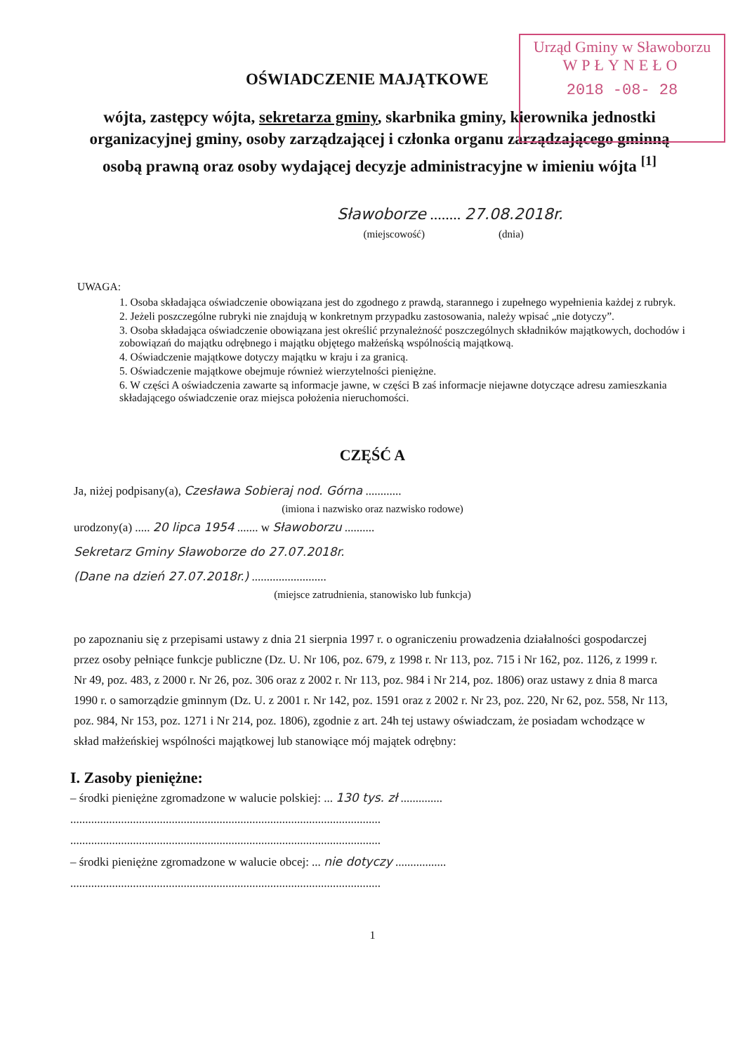Urząd Gminy w Sławoborzu
WPŁYNEŁO
2018 -08- 28
OŚWIADCZENIE MAJĄTKOWE
wójta, zastępcy wójta, sekretarza gminy, skarbnika gminy, kierownika jednostki organizacyjnej gminy, osoby zarządzającej i członka organu zarządzającego gminną osobą prawną oraz osoby wydającej decyzje administracyjne w imieniu wójta <sup>[1]</sup>
Sławoborze ........ 27.08.2018r.
(miejscowość) (dnia)
UWAGA:
1. Osoba składająca oświadczenie obowiązana jest do zgodnego z prawdą, starannego i zupełnego wypełnienia każdej z rubryk.
2. Jeżeli poszczególne rubryki nie znajdują w konkretnym przypadku zastosowania, należy wpisać „nie dotyczy”.
3. Osoba składająca oświadczenie obowiązana jest określić przynależność poszczególnych składników majątkowych, dochodów i zobowiązań do majątku odrębnego i majątku objętego małżeńską wspólnością majątkową.
4. Oświadczenie majątkowe dotyczy majątku w kraju i za granicą.
5. Oświadczenie majątkowe obejmuje również wierzytelności pieniężne.
6. W części A oświadczenia zawarte są informacje jawne, w części B zaś informacje niejawne dotyczące adresu zamieszkania składającego oświadczenie oraz miejsca położenia nieruchomości.
CZĘŚĆ A
Ja, niżej podpisany(a), Czesława Sobieraj nod. Górna ............
(imiona i nazwisko oraz nazwisko rodowe)
urodzony(a) ..... 20 lipca 1954 ....... w Sławoborzu ..........
Sekretarz Gminy Sławoborze do 27.07.2018r.
(Dane na dzień 27.07.2018r.) .........................
(miejsce zatrudnienia, stanowisko lub funkcja)
po zapoznaniu się z przepisami ustawy z dnia 21 sierpnia 1997 r. o ograniczeniu prowadzenia działalności gospodarczej przez osoby pełniące funkcje publiczne (Dz. U. Nr 106, poz. 679, z 1998 r. Nr 113, poz. 715 i Nr 162, poz. 1126, z 1999 r. Nr 49, poz. 483, z 2000 r. Nr 26, poz. 306 oraz z 2002 r. Nr 113, poz. 984 i Nr 214, poz. 1806) oraz ustawy z dnia 8 marca 1990 r. o samorządzie gminnym (Dz. U. z 2001 r. Nr 142, poz. 1591 oraz z 2002 r. Nr 23, poz. 220, Nr 62, poz. 558, Nr 113, poz. 984, Nr 153, poz. 1271 i Nr 214, poz. 1806), zgodnie z art. 24h tej ustawy oświadczam, że posiadam wchodzące w skład małżeńskiej wspólności majątkowej lub stanowiące mój majątek odrębny:
I. Zasoby pieniężne:
– środki pieniężne zgromadzone w walucie polskiej: ... 130 tys. zł ..............
........................................................................................................
........................................................................................................
– środki pieniężne zgromadzone w walucie obcej: ... nie dotyczy .................
........................................................................................................
1